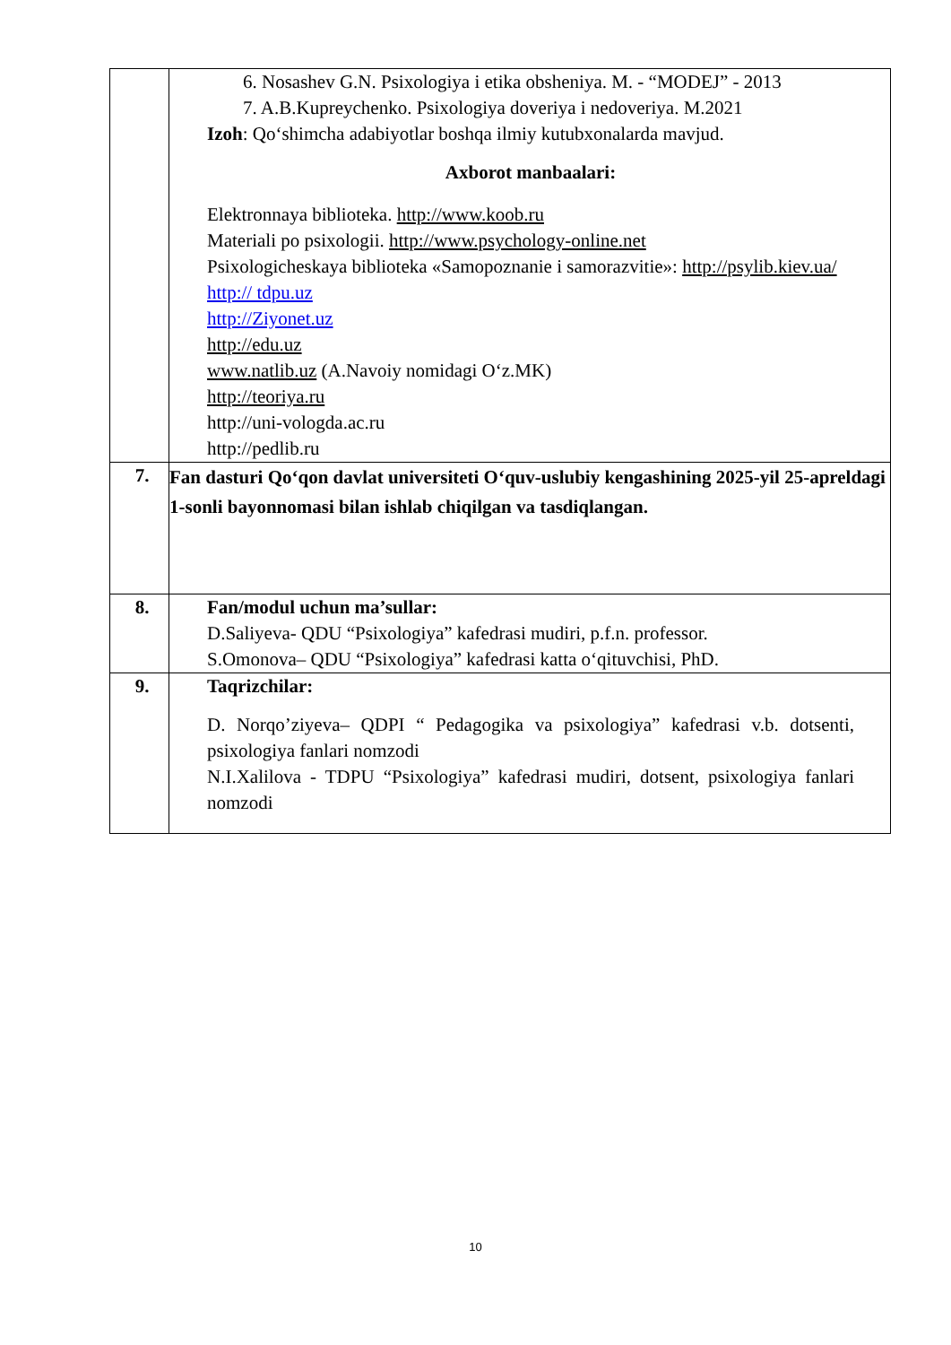| | 6. Nosashev G.N. Psixologiya i etika obsheniya. M. - “MODEJ” - 2013 7. A.B.Kupreychenko. Psixologiya doveriya i nedoveriya. M.2021 Izoh : Qo‘shimcha adabiyotlar boshqa ilmiy kutubxonalarda mavjud. Axborot manbaalari: Elektronnaya biblioteka. http://www.koob.ru Materiali po psixologii. http://www.psychology-online.net Psixologicheskaya biblioteka «Samopoznanie i samorazvitie»: http://psylib.kiev.ua/ http:// tdpu.uz http://Ziyonet.uz http://edu.uz www.natlib.uz (A.Navoiy nomidagi O‘z.MK) http://teoriya.ru http://uni-vologda.ac.ru http://pedlib.ru |
| 7. | Fan dasturi Qo‘qon davlat universiteti O‘quv-uslubiy kengashining 2025-yil 25-apreldagi 1-sonli bayonnomasi bilan ishlab chiqilgan va tasdiqlangan. |
| 8. | Fan/modul uchun ma’sullar: D.Saliyeva- QDU “Psixologiya” kafedrasi mudiri, p.f.n. professor. S.Omonova– QDU “Psixologiya” kafedrasi katta o‘qituvchisi, PhD. |
| 9. | Taqrizchilar: D. Norqo’ziyeva– QDPI “ Pedagogika va psixologiya” kafedrasi v.b. dotsenti, psixologiya fanlari nomzodi N.I.Xalilova - TDPU “Psixologiya” kafedrasi mudiri, dotsent, psixologiya fanlari nomzodi |
10